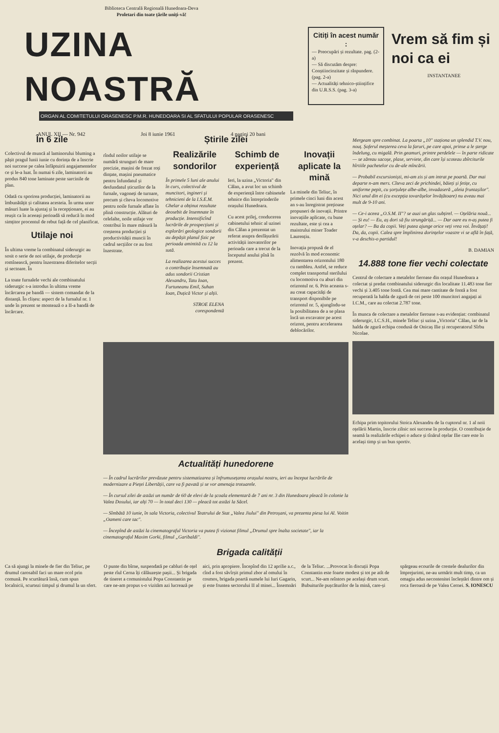Biblioteca Centrală Regională Hunedoara-Deva
Proletari din toate țările uniți-vă!
UZINA NOASTRĂ
ORGAN AL COMITETULUI ORASENESC P.M.R. HUNEDOARA SI AL SFATULUI POPULAR ORASENESC
ANUL XII — Nr. 942 Joi 8 iunie 1961 4 pagini 20 bani
Citiți în acest număr :
— Preocupări și rezultate. pag. (2-a)
— Să discutăm despre: Conștiinciozitate și răspundere. (pag. 2-a)
— Actualități tehnico-științifice din U.R.S.S. (pag. 3-a)
Vrem să fim și noi ca ei
INSTANTANEE
În 6 zile
Colectivul de muncă al laminorului bluming a pășit pragul lunii iunie cu dorința de a înscrie noi succese pe calea înfăptuirii angajamentelor ce și le-a luat. În numai 6 zile, laminatorii au produs 840 tone laminate peste sarcinile de plan.
Odată cu sporirea producției, laminatorii au îmbunătățit și calitatea acesteia. În urma unor măsuri luate la ajustaj și la recepționare, ei au reușit ca în aceeași perioadă să reducă în mod simțitor procentul de rebut față de cel planificat.
Utilaje noi
În ultima vreme la combinatul siderurgic au sosit o serie de noi utilaje, de producție romînească, pentru înzestrarea diferitelor secții și sectoare. În
La toate furnalele vechi ale combinatului siderurgic s-a introdus în ultima vreme încărcarea pe bandă — sistem comandat de la distanță. În clișeu: aspect de la furnalul nr. 1 unde în prezent se montează o a II-a bandă de încărcare.
Știrile zilei
rîndul noilor utilaje se numără strunguri de mare precizie, mașini de frezat roți dințate, mașini pneumatice pentru înfundatul și desfundatul șticurilor de la furnale, vagoneți de turnare, precum și cîteva locomotive pentru noile furnale aflate în plină construcție. Alături de celelalte, noile utilaje vor contribui în mare măsură la creșterea producției și productivității muncii în cadrul secțiilor ce au fost înzestrate.
Realizările sondorilor
În primele 5 luni ale anului în curs, colectivul de muncitori, ingineri și tehnicieni de la I.S.E.M. Ghelar a obținut rezultate deosebit de însemnate în producție. Intensificînd lucrările de prospecțiuni și explorări geologice sondorii au depășit planul fizic pe perioada amintită cu 12 la sută.
La realizarea acestui succes o contribuție însemnată au adus sondorii Cristian Alexandru, Tatu Ioan, Furtuneanu Emil, Suhan Ioan, Duțică Victor și alții.
STROE ELENA corespondentă
Schimb de experiență
Ieri, la uzina „Victoria" din Călan, a avut loc un schimb de experiență între cabinetele tehnice din întreprinderile orașului Hunedoara.
Cu acest prilej, conducerea cabinetului tehnic al uzinei din Călan a prezentat un referat asupra desfășurării activității inovatorilor pe perioada care a trecut de la începutul anului pînă în prezent.
Inovații aplicate la mină
La minele din Teliuc, în primele cinci luni din acest an s-au înregistrat prețioase propuneri de inovații. Printre inovațiile aplicate, cu bune rezultate, este și cea a maistrului miner Toader Laurențiu.
Inovația propusă de el rezolvă în mod economic alimentarea orizontului 180 cu rambleu. Astfel, se reduce complet transportul sterilului cu locomotiva cu aburi din orizontul nr. 6. Prin aceasta s-au creat capacități de transport disponibile pe orizontul nr. 5, ajungîndu-se la posibilitatea de a se plasa încă un excavator pe acest orizont, pentru accelerarea deblocărilor.
Actualități hunedorene
— În cadrul lucrărilor prevăzute pentru sistematizarea și înfrumusețarea orașului nostru, ieri au început lucrările de modernizare a Pieței Libertății, care va fi pavată și se vor amenaja trotuarele.
— În cursul zilei de astăzi un număr de 60 de elevi de la școala elementară de 7 ani nr. 3 din Hunedoara pleacă în colonie la Valea Dosului, iar alți 70 — în total deci 130 — pleacă tot astăzi la Săcel.
— Sîmbătă 10 iunie, în sala Victoria, colectivul Teatrului de Stat „Valea Jiului" din Petroșani, va prezenta piesa lui Al. Voitin „Oameni care tac".
— Începînd de astăzi la cinematograful Victoria va putea fi vizionat filmul „Drumul spre înalta societate", iar la cinematograful Maxim Gorki, filmul „Garibaldi".
Mergeam spre combinat. La poarta „10" staționa un splendid T.V. nou, nouț. Șoferul meșterea ceva la faruri, pe care apoi, prinse a le șterge îndelung, cu migală. Prin geamuri, printre perdelele — în parte ridicate — se zăreau sacoșe, plase, serviete, din care își scoteau zbîrciturile hîrtiile pachetelor cu de-ale mîncării.
— Probabil excursioniști, mi-am zis și am intrat pe poartă. Dar mai departe n-am mers. Cîteva zeci de prichindei, băieți și fetițe, cu uniforme pepit, cu șorțulețe albe-albe, invadaseră „aleia fruntașilor". Nici unul din ei (cu excepția tovarășelor învățătoare) nu aveau mai mult de 9-10 ani.
— Ce-i aceea „O.S.M. II"? se auzi un glas subțirel. — Oțelăria nouă... — Și eu! — Eu, aș dori să fiu strungăriță... — Dar oare eu n-aș putea fi oțelar? — Ba da copii. Veți putea ajunge orice veți vrea voi. Învățați! Da, da, copii. Calea spre împlinirea dorințelor voastre vi se află în față, v-a deschis-o partidul!
B. DAMIAN
14.888 tone fier vechi colectate
Centrul de colectare a metalelor fieroase din orașul Hunedoara a colectat și predat combinatului siderurgic din localitate 11.483 tone fier vechi și 3.405 tone fontă. Cea mai mare cantitate de fontă a fost recuperată la halda de zgură de cei peste 100 muncitori angajați ai I.C.M., care au colectat 2.787 tone.
În munca de colectare a metalelor fieroase s-au evidențiat: combinatul siderurgic, I.C.S.H., minele Teliuc și uzina „Victoria" Călan, iar de la halda de zgură echipa condusă de Onicaș Ilie și recuperatorul Sîrbu Nicolae.
Echipa prim topitorului Stoica Alexandru de la cuptorul nr. 1 al noii oțelării Martin, înscrie zilnic noi succese în producție. O contribuție de seamă la realizările echipei o aduce și tînărul oțelar Ilie care este în același timp și un bun sportiv.
Brigada calității
Ca să ajungi la minele de fier din Teliuc, pe drumul carosabil faci un mare ocol prin comună. Pe scurtătură însă, cum spun localnicii, scurtezi timpul și drumul la un sfert. O punte din bîrne, suspendată pe cabluri de oțel peste rîul Cerna îți călăuzește pașii... Și brigada de tineret a comunistului Popa Constantin pe care ne-am propus s-o vizităm azi lucrează pe aici, prin apropiere. Începînd din 12 aprilie a.c., cînd a fost săvîrșit primul zbor al omului în cosmos, brigada poartă numele lui Iuri Gagarin, și este fruntea sectorului II al minei... Însemnări de la Teliuc. ...Provocat în discuții Popa Constantin este foarte modest și tot pe atît de scurt... Ne-am reîntors pe același drum scurt. Bubuiturile pușcăturilor de la mină, care-și spărgeau ecourile de crestele dealurilor din împrejurimi, ne-au urmărit mult timp, ca un omagiu adus necontenitei încleștări dintre om și roca fieroasă de pe Valea Cernei. S. IONESCU